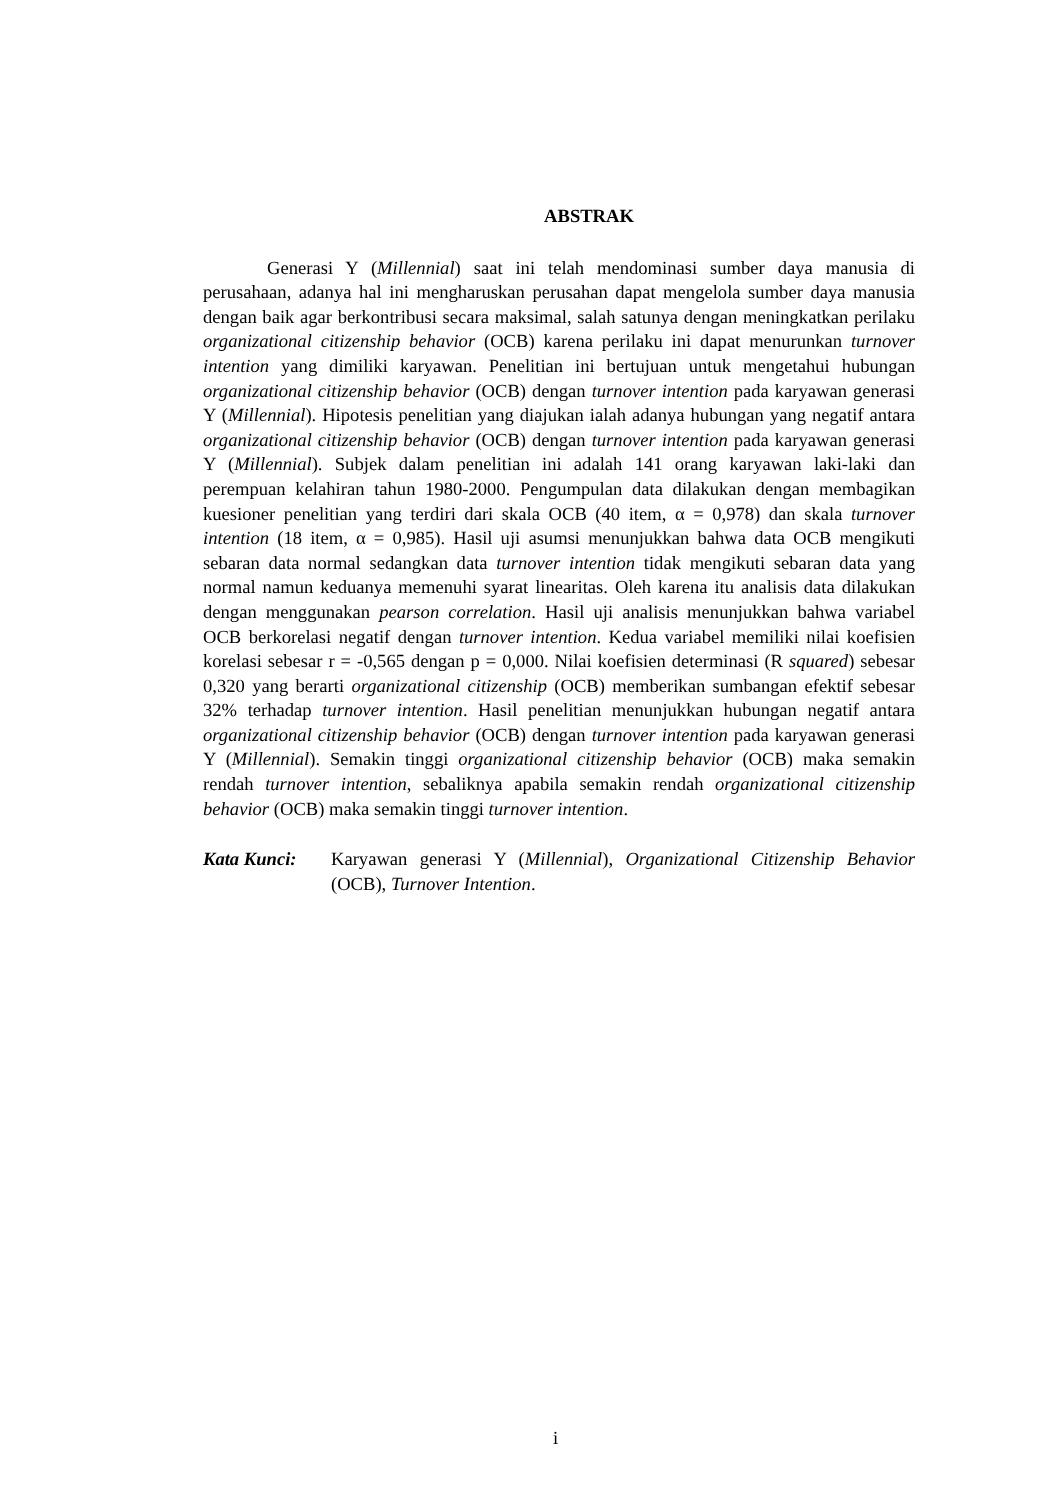ABSTRAK
Generasi Y (Millennial) saat ini telah mendominasi sumber daya manusia di perusahaan, adanya hal ini mengharuskan perusahan dapat mengelola sumber daya manusia dengan baik agar berkontribusi secara maksimal, salah satunya dengan meningkatkan perilaku organizational citizenship behavior (OCB) karena perilaku ini dapat menurunkan turnover intention yang dimiliki karyawan. Penelitian ini bertujuan untuk mengetahui hubungan organizational citizenship behavior (OCB) dengan turnover intention pada karyawan generasi Y (Millennial). Hipotesis penelitian yang diajukan ialah adanya hubungan yang negatif antara organizational citizenship behavior (OCB) dengan turnover intention pada karyawan generasi Y (Millennial). Subjek dalam penelitian ini adalah 141 orang karyawan laki-laki dan perempuan kelahiran tahun 1980-2000. Pengumpulan data dilakukan dengan membagikan kuesioner penelitian yang terdiri dari skala OCB (40 item, α = 0,978) dan skala turnover intention (18 item, α = 0,985). Hasil uji asumsi menunjukkan bahwa data OCB mengikuti sebaran data normal sedangkan data turnover intention tidak mengikuti sebaran data yang normal namun keduanya memenuhi syarat linearitas. Oleh karena itu analisis data dilakukan dengan menggunakan pearson correlation. Hasil uji analisis menunjukkan bahwa variabel OCB berkorelasi negatif dengan turnover intention. Kedua variabel memiliki nilai koefisien korelasi sebesar r = -0,565 dengan p = 0,000. Nilai koefisien determinasi (R squared) sebesar 0,320 yang berarti organizational citizenship (OCB) memberikan sumbangan efektif sebesar 32% terhadap turnover intention. Hasil penelitian menunjukkan hubungan negatif antara organizational citizenship behavior (OCB) dengan turnover intention pada karyawan generasi Y (Millennial). Semakin tinggi organizational citizenship behavior (OCB) maka semakin rendah turnover intention, sebaliknya apabila semakin rendah organizational citizenship behavior (OCB) maka semakin tinggi turnover intention.
Kata Kunci: Karyawan generasi Y (Millennial), Organizational Citizenship Behavior (OCB), Turnover Intention.
i